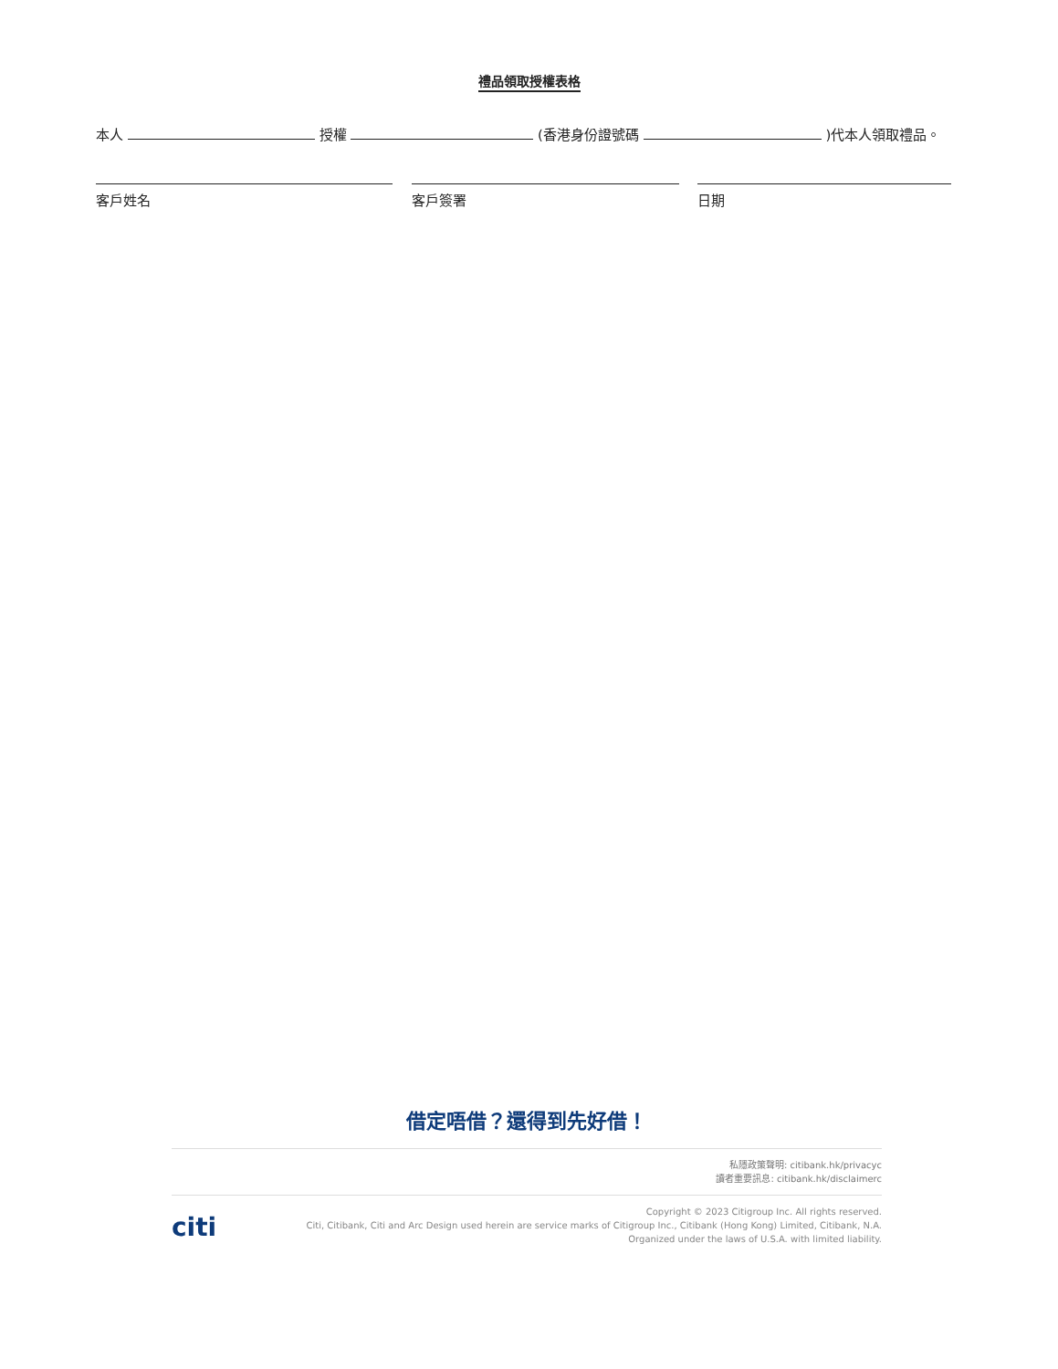禮品領取授權表格
本人 授權 (香港身份證號碼 )代本人領取禮品。
客戶姓名 客戶簽署 日期
借定唔借？還得到先好借！
私隱政策聲明: citibank.hk/privacyc
讀者重要訊息: citibank.hk/disclaimerc
citi
Copyright © 2023 Citigroup Inc. All rights reserved.
Citi, Citibank, Citi and Arc Design used herein are service marks of Citigroup Inc., Citibank (Hong Kong) Limited, Citibank, N.A.
Organized under the laws of U.S.A. with limited liability.